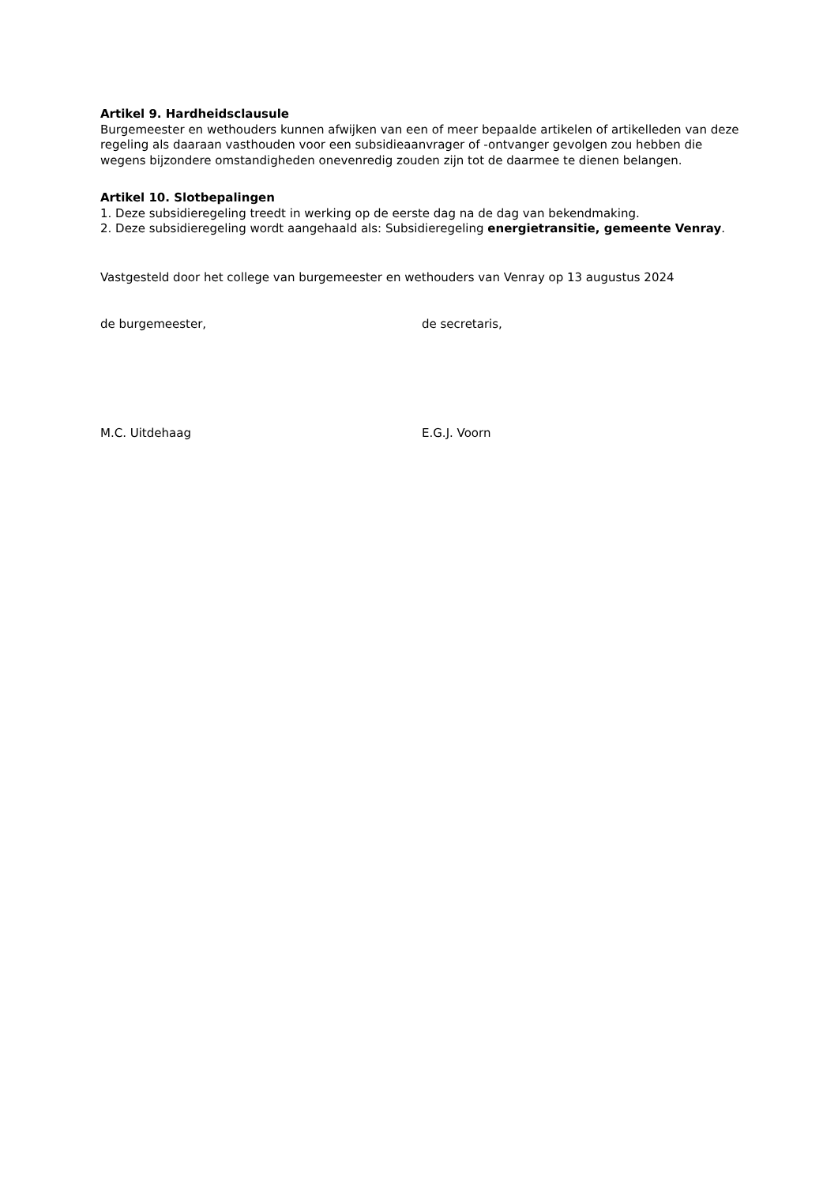Artikel 9. Hardheidsclausule
Burgemeester en wethouders kunnen afwijken van een of meer bepaalde artikelen of artikelleden van deze regeling als daaraan vasthouden voor een subsidieaanvrager of -ontvanger gevolgen zou hebben die wegens bijzondere omstandigheden onevenredig zouden zijn tot de daarmee te dienen belangen.
Artikel 10. Slotbepalingen
1. Deze subsidieregeling treedt in werking op de eerste dag na de dag van bekendmaking.
2. Deze subsidieregeling wordt aangehaald als: Subsidieregeling energietransitie, gemeente Venray.
Vastgesteld door het college van burgemeester en wethouders van Venray op 13 augustus 2024
de burgemeester, de secretaris,
M.C. Uitdehaag E.G.J. Voorn